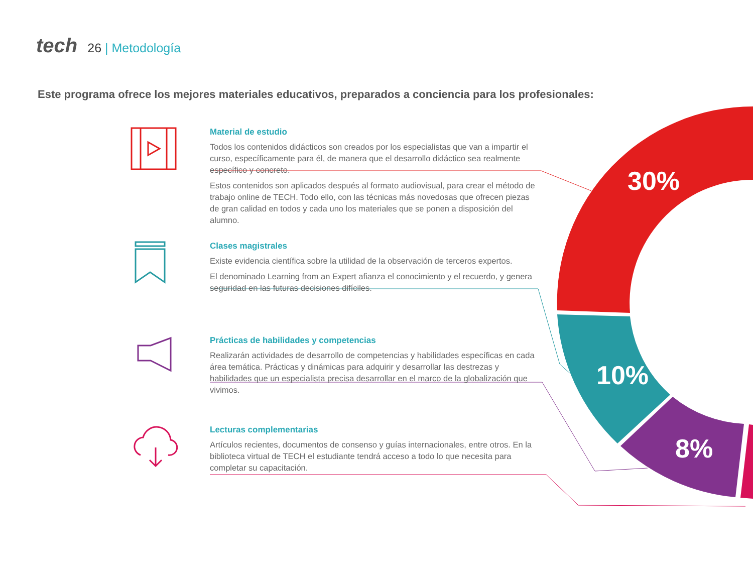30%
10%
8%
tech 26 | Metodología
Este programa ofrece los mejores materiales educativos, preparados a conciencia para los profesionales:
Material de estudio
Todos los contenidos didácticos son creados por los especialistas que van a impartir el curso, específicamente para él, de manera que el desarrollo didáctico sea realmente específico y concreto.
Estos contenidos son aplicados después al formato audiovisual, para crear el método de trabajo online de TECH. Todo ello, con las técnicas más novedosas que ofrecen piezas de gran calidad en todos y cada uno los materiales que se ponen a disposición del alumno.
Clases magistrales
Existe evidencia científica sobre la utilidad de la observación de terceros expertos.
El denominado Learning from an Expert afianza el conocimiento y el recuerdo, y genera seguridad en las futuras decisiones difíciles.
Prácticas de habilidades y competencias
Realizarán actividades de desarrollo de competencias y habilidades específicas en cada área temática. Prácticas y dinámicas para adquirir y desarrollar las destrezas y habilidades que un especialista precisa desarrollar en el marco de la globalización que vivimos.
Lecturas complementarias
Artículos recientes, documentos de consenso y guías internacionales, entre otros. En la biblioteca virtual de TECH el estudiante tendrá acceso a todo lo que necesita para completar su capacitación.